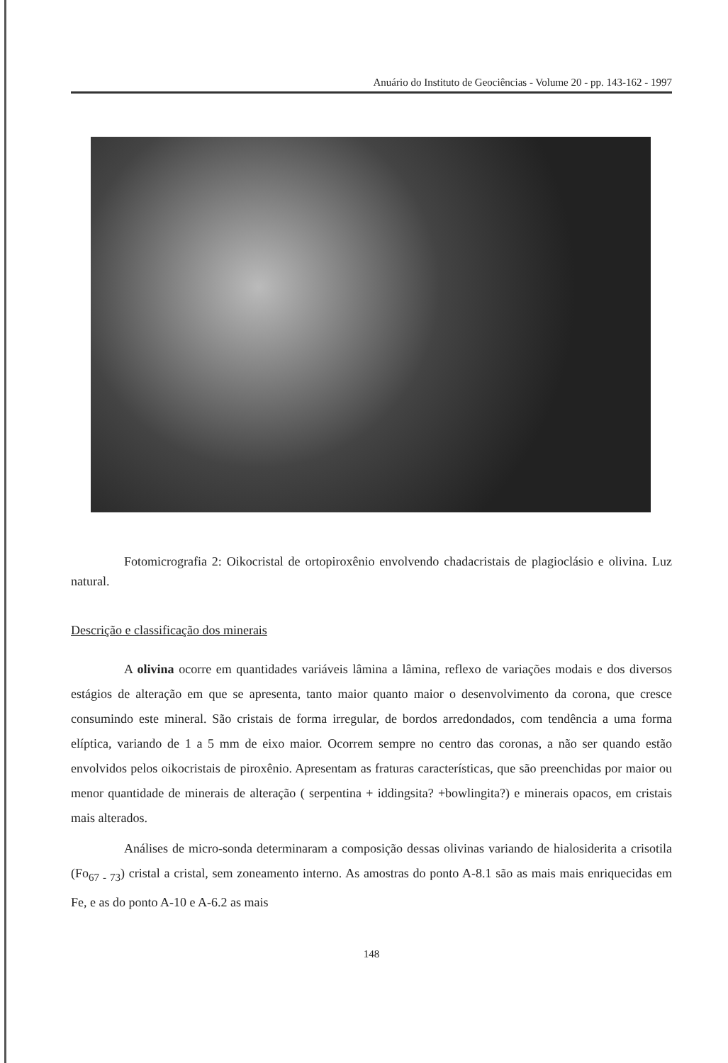Anuário do Instituto de Geociências - Volume 20 - pp. 143-162 - 1997
Fotomicrografia 2: Oikocristal de ortopiroxênio envolvendo chadacristais de plagioclásio e olivina. Luz natural.
Descrição e classificação dos minerais
A olivina ocorre em quantidades variáveis lâmina a lâmina, reflexo de variações modais e dos diversos estágios de alteração em que se apresenta, tanto maior quanto maior o desenvolvimento da corona, que cresce consumindo este mineral. São cristais de forma irregular, de bordos arredondados, com tendência a uma forma elíptica, variando de 1 a 5 mm de eixo maior. Ocorrem sempre no centro das coronas, a não ser quando estão envolvidos pelos oikocristais de piroxênio. Apresentam as fraturas características, que são preenchidas por maior ou menor quantidade de minerais de alteração ( serpentina + iddingsita? +bowlingita?) e minerais opacos, em cristais mais alterados.
Análises de micro-sonda determinaram a composição dessas olivinas variando de hialosiderita a crisotila (Fo<sub>67 - 73</sub>) cristal a cristal, sem zoneamento interno. As amostras do ponto A-8.1 são as mais mais enriquecidas em Fe, e as do ponto A-10 e A-6.2 as mais
148